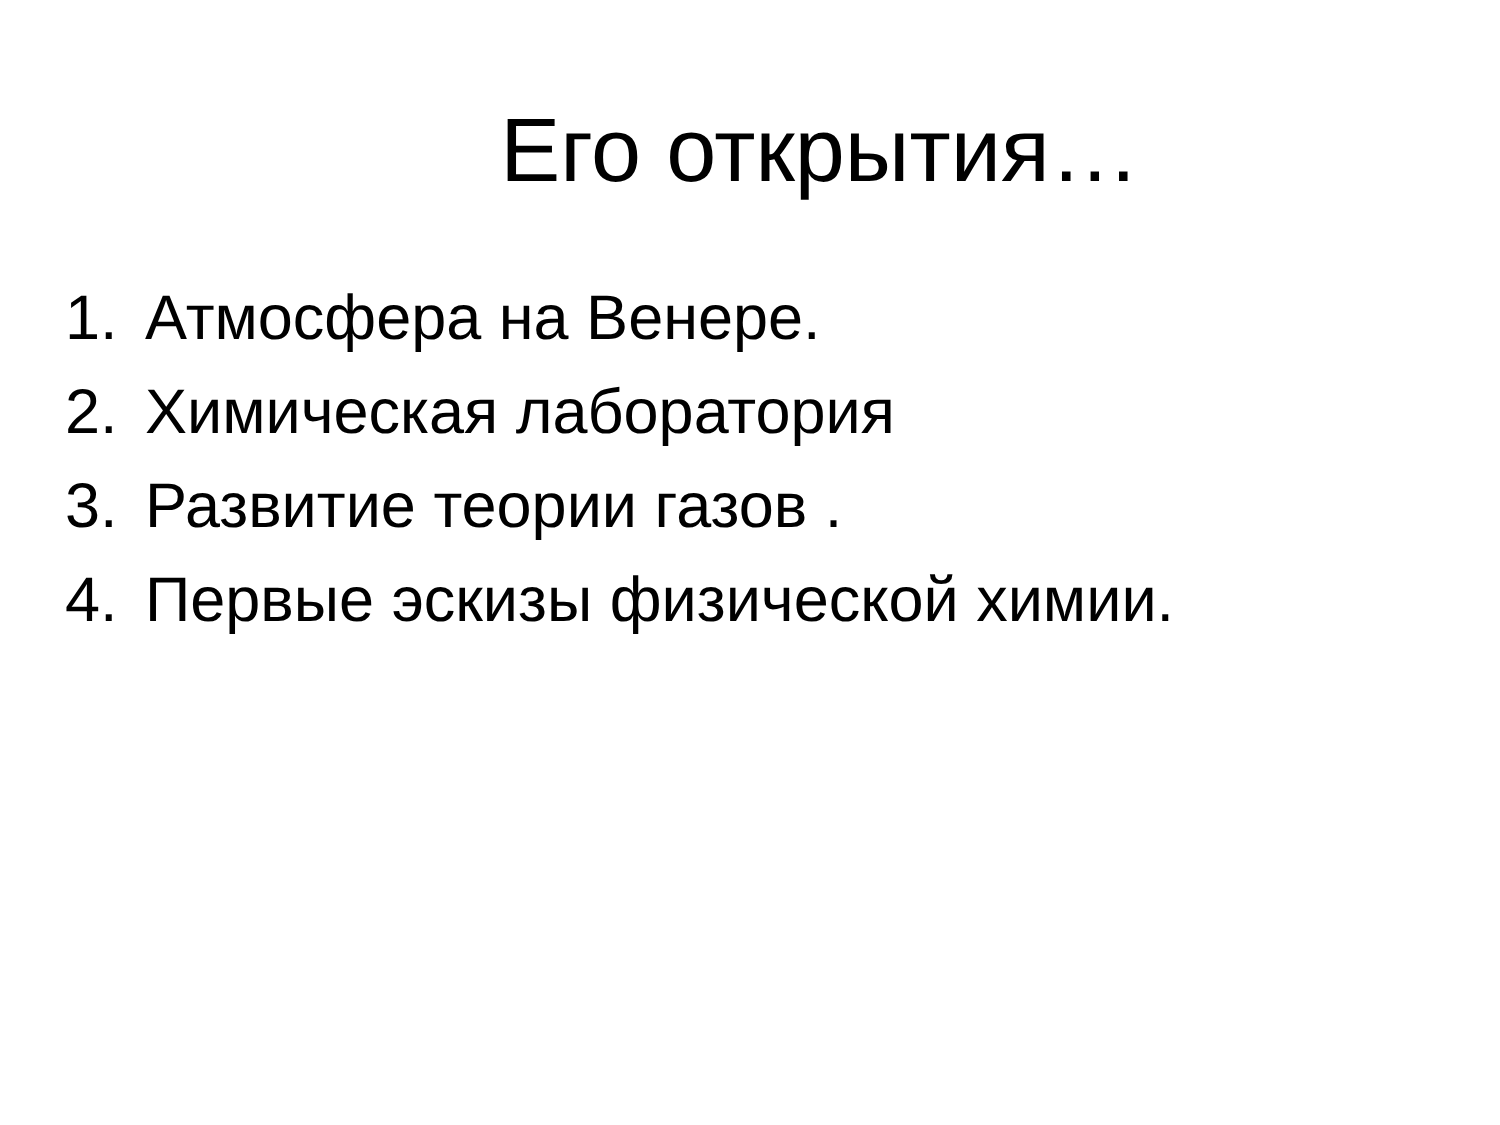Его открытия…
1. Атмосфера на Венере.
2. Химическая лаборатория
3. Развитие теории газов .
4. Первые эскизы физической химии.